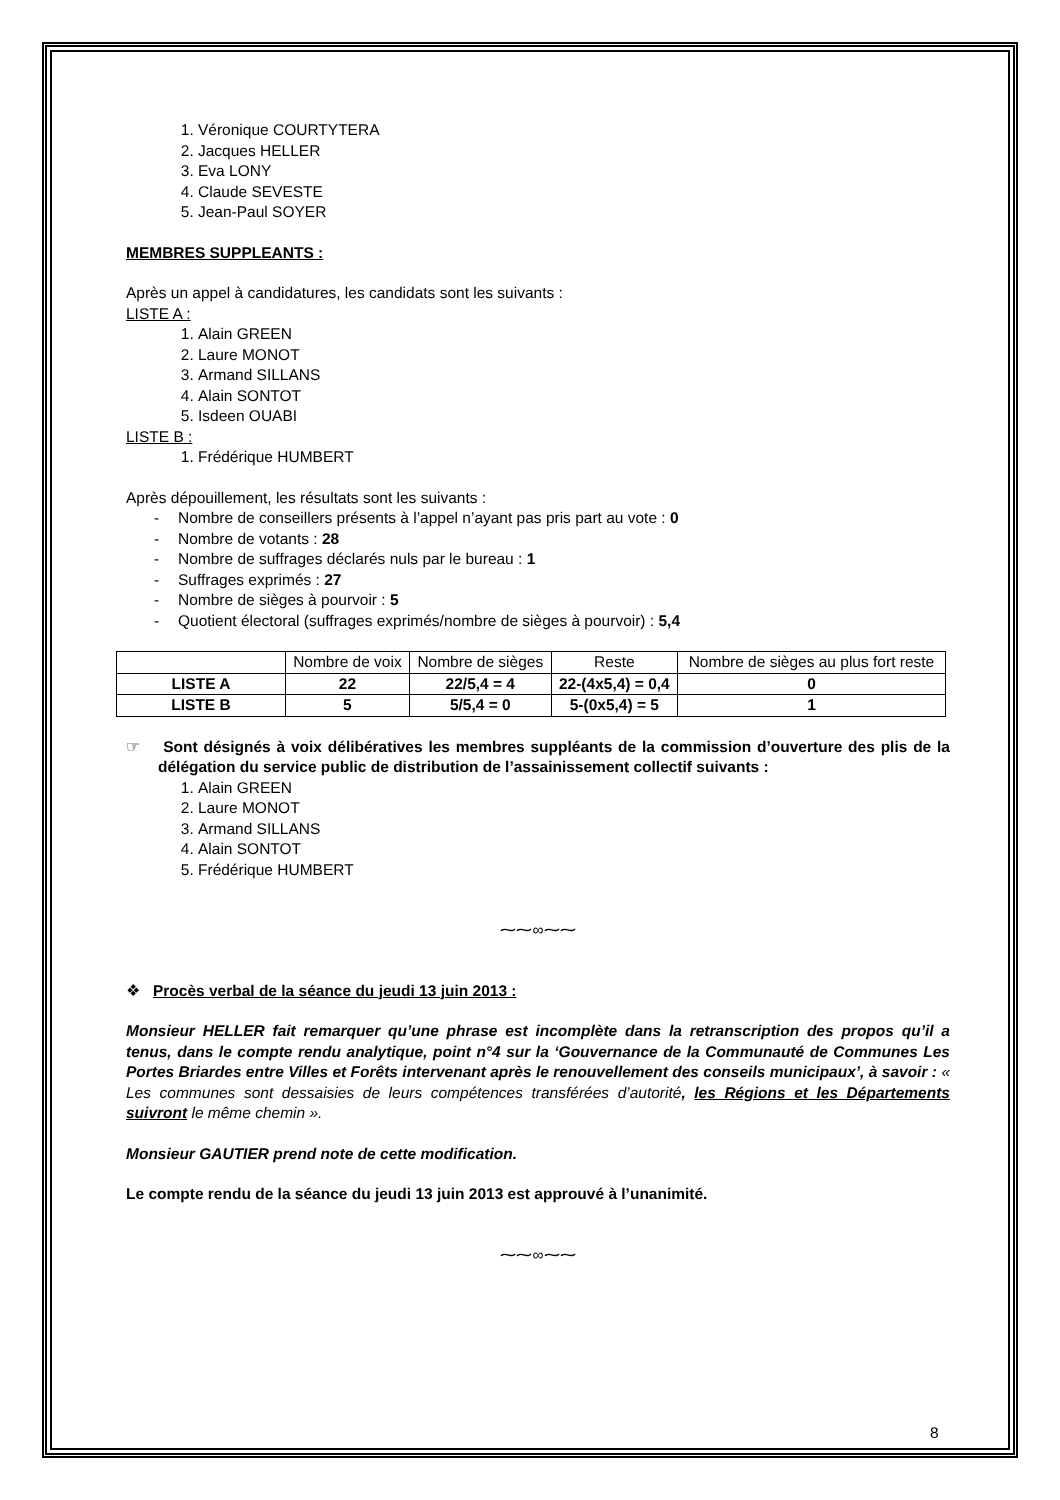1. Véronique COURTYTERA
2. Jacques HELLER
3. Eva LONY
4. Claude SEVESTE
5. Jean-Paul SOYER
MEMBRES SUPPLEANTS :
Après un appel à candidatures, les candidats sont les suivants :
LISTE A :
1. Alain GREEN
2. Laure MONOT
3. Armand SILLANS
4. Alain SONTOT
5. Isdeen OUABI
LISTE B :
1. Frédérique HUMBERT
Après dépouillement, les résultats sont les suivants :
Nombre de conseillers présents à l’appel n’ayant pas pris part au vote : 0
Nombre de votants : 28
Nombre de suffrages déclarés nuls par le bureau : 1
Suffrages exprimés : 27
Nombre de sièges à pourvoir : 5
Quotient électoral (suffrages exprimés/nombre de sièges à pourvoir) : 5,4
| | Nombre de voix | Nombre de sièges | Reste | Nombre de sièges au plus fort reste |
| LISTE A | 22 | 22/5,4 = 4 | 22-(4x5,4) = 0,4 | 0 |
| LISTE B | 5 | 5/5,4 = 0 | 5-(0x5,4) = 5 | 1 |
☞ Sont désignés à voix délibératives les membres suppléants de la commission d’ouverture des plis de la délégation du service public de distribution de l’assainissement collectif suivants :
1. Alain GREEN
2. Laure MONOT
3. Armand SILLANS
4. Alain SONTOT
5. Frédérique HUMBERT
⁓⁓∞⁓⁓
❖ Procès verbal de la séance du jeudi 13 juin 2013 :
Monsieur HELLER fait remarquer qu’une phrase est incomplète dans la retranscription des propos qu’il a tenus, dans le compte rendu analytique, point n°4 sur la ‘Gouvernance de la Communauté de Communes Les Portes Briardes entre Villes et Forêts intervenant après le renouvellement des conseils municipaux’, à savoir : « Les communes sont dessaisies de leurs compétences transférées d’autorité, les Régions et les Départements suivront le même chemin ».
Monsieur GAUTIER prend note de cette modification.
Le compte rendu de la séance du jeudi 13 juin 2013 est approuvé à l’unanimité.
⁓⁓∞⁓⁓
8